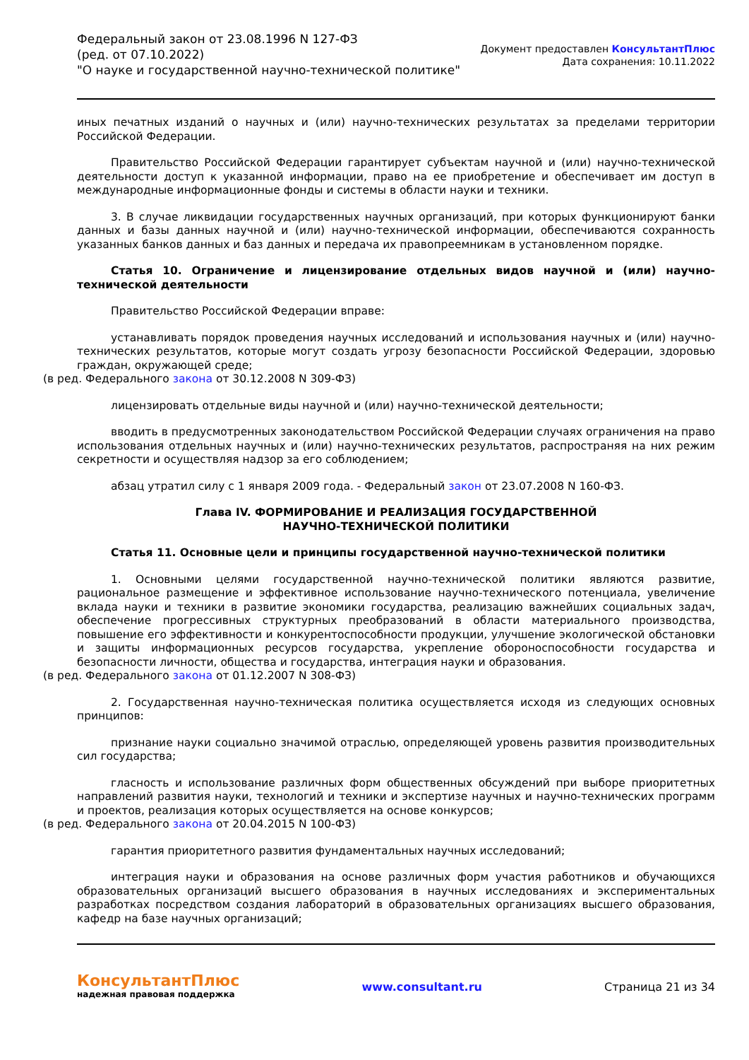Федеральный закон от 23.08.1996 N 127-ФЗ
(ред. от 07.10.2022)
"О науке и государственной научно-технической политике"
Документ предоставлен КонсультантПлюс
Дата сохранения: 10.11.2022
иных печатных изданий о научных и (или) научно-технических результатах за пределами территории Российской Федерации.
Правительство Российской Федерации гарантирует субъектам научной и (или) научно-технической деятельности доступ к указанной информации, право на ее приобретение и обеспечивает им доступ в международные информационные фонды и системы в области науки и техники.
3. В случае ликвидации государственных научных организаций, при которых функционируют банки данных и базы данных научной и (или) научно-технической информации, обеспечиваются сохранность указанных банков данных и баз данных и передача их правопреемникам в установленном порядке.
Статья 10. Ограничение и лицензирование отдельных видов научной и (или) научно-технической деятельности
Правительство Российской Федерации вправе:
устанавливать порядок проведения научных исследований и использования научных и (или) научно-технических результатов, которые могут создать угрозу безопасности Российской Федерации, здоровью граждан, окружающей среде;
(в ред. Федерального закона от 30.12.2008 N 309-ФЗ)
лицензировать отдельные виды научной и (или) научно-технической деятельности;
вводить в предусмотренных законодательством Российской Федерации случаях ограничения на право использования отдельных научных и (или) научно-технических результатов, распространяя на них режим секретности и осуществляя надзор за его соблюдением;
абзац утратил силу с 1 января 2009 года. - Федеральный закон от 23.07.2008 N 160-ФЗ.
Глава IV. ФОРМИРОВАНИЕ И РЕАЛИЗАЦИЯ ГОСУДАРСТВЕННОЙ
НАУЧНО-ТЕХНИЧЕСКОЙ ПОЛИТИКИ
Статья 11. Основные цели и принципы государственной научно-технической политики
1. Основными целями государственной научно-технической политики являются развитие, рациональное размещение и эффективное использование научно-технического потенциала, увеличение вклада науки и техники в развитие экономики государства, реализацию важнейших социальных задач, обеспечение прогрессивных структурных преобразований в области материального производства, повышение его эффективности и конкурентоспособности продукции, улучшение экологической обстановки и защиты информационных ресурсов государства, укрепление обороноспособности государства и безопасности личности, общества и государства, интеграция науки и образования.
(в ред. Федерального закона от 01.12.2007 N 308-ФЗ)
2. Государственная научно-техническая политика осуществляется исходя из следующих основных принципов:
признание науки социально значимой отраслью, определяющей уровень развития производительных сил государства;
гласность и использование различных форм общественных обсуждений при выборе приоритетных направлений развития науки, технологий и техники и экспертизе научных и научно-технических программ и проектов, реализация которых осуществляется на основе конкурсов;
(в ред. Федерального закона от 20.04.2015 N 100-ФЗ)
гарантия приоритетного развития фундаментальных научных исследований;
интеграция науки и образования на основе различных форм участия работников и обучающихся образовательных организаций высшего образования в научных исследованиях и экспериментальных разработках посредством создания лабораторий в образовательных организациях высшего образования, кафедр на базе научных организаций;
КонсультантПлюс
надежная правовая поддержка
www.consultant.ru Страница 21 из 34